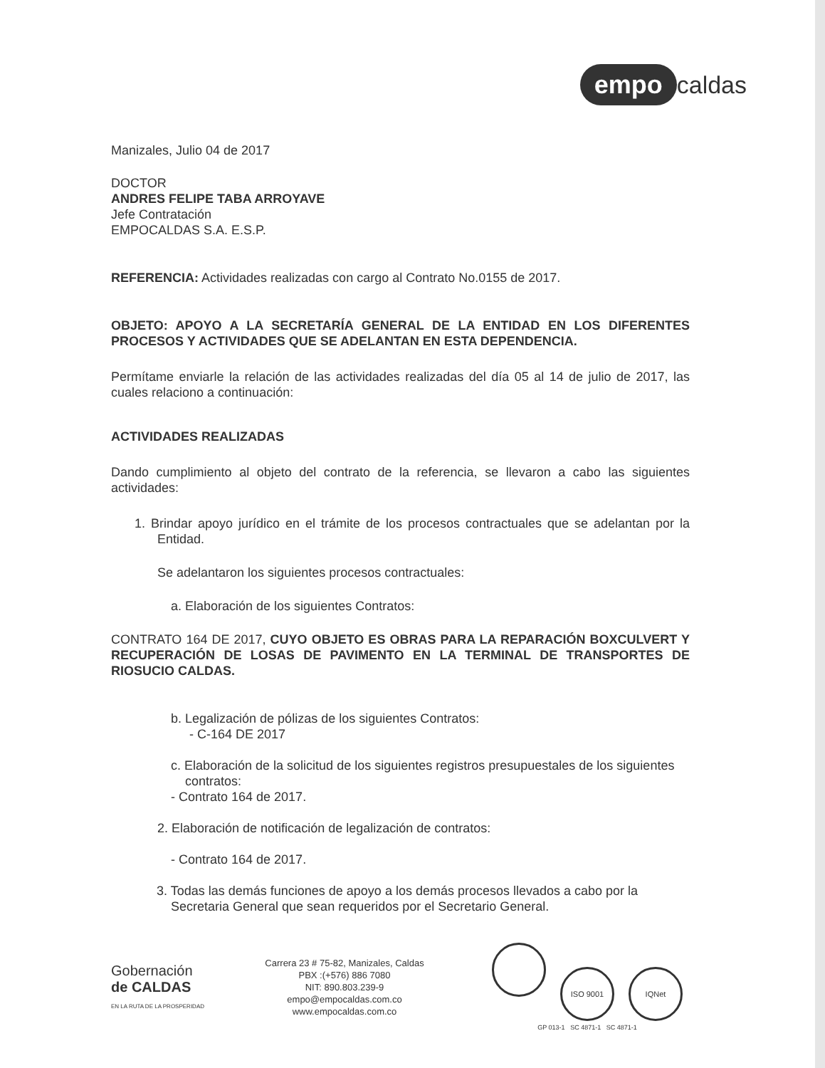empo caldas
Manizales, Julio 04 de 2017
DOCTOR
ANDRES FELIPE TABA ARROYAVE
Jefe Contratación
EMPOCALDAS S.A. E.S.P.
REFERENCIA: Actividades realizadas con cargo al Contrato No.0155 de 2017.
OBJETO: APOYO A LA SECRETARÍA GENERAL DE LA ENTIDAD EN LOS DIFERENTES PROCESOS Y ACTIVIDADES QUE SE ADELANTAN EN ESTA DEPENDENCIA.
Permítame enviarle la relación de las actividades realizadas del día 05 al 14 de julio de 2017, las cuales relaciono a continuación:
ACTIVIDADES REALIZADAS
Dando cumplimiento al objeto del contrato de la referencia, se llevaron a cabo las siguientes actividades:
1. Brindar apoyo jurídico en el trámite de los procesos contractuales que se adelantan por la Entidad.
Se adelantaron los siguientes procesos contractuales:
a. Elaboración de los siguientes Contratos:
CONTRATO 164 DE 2017, CUYO OBJETO ES OBRAS PARA LA REPARACIÓN BOXCULVERT Y RECUPERACIÓN DE LOSAS DE PAVIMENTO EN LA TERMINAL DE TRANSPORTES DE RIOSUCIO CALDAS.
b. Legalización de pólizas de los siguientes Contratos:
- C-164 DE 2017
c. Elaboración de la solicitud de los siguientes registros presupuestales de los siguientes contratos:
- Contrato 164 de 2017.
2. Elaboración de notificación de legalización de contratos:
- Contrato 164 de 2017.
3. Todas las demás funciones de apoyo a los demás procesos llevados a cabo por la Secretaria General que sean requeridos por el Secretario General.
Gobernación
de CALDAS
EN LA RUTA DE LA PROSPERIDAD
Carrera 23 # 75-82, Manizales, Caldas
PBX :(+576) 886 7080
NIT: 890.803.239-9
empo@empocaldas.com.co
www.empocaldas.com.co
ISO 9001 IQNet
GP 013-1 SC 4871-1 SC 4871-1